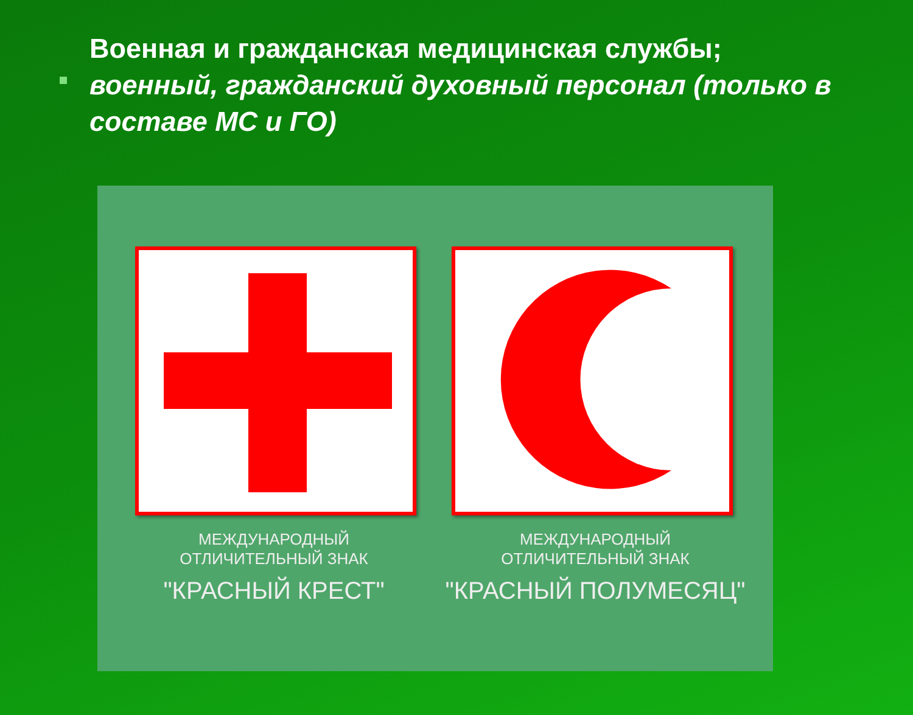Военная и гражданская медицинская службы;
военный, гражданский духовный персонал (только в составе МС и ГО)
МЕЖДУНАРОДНЫЙ
ОТЛИЧИТЕЛЬНЫЙ ЗНАК
"КРАСНЫЙ КРЕСТ"
МЕЖДУНАРОДНЫЙ
ОТЛИЧИТЕЛЬНЫЙ ЗНАК
"КРАСНЫЙ ПОЛУМЕСЯЦ"